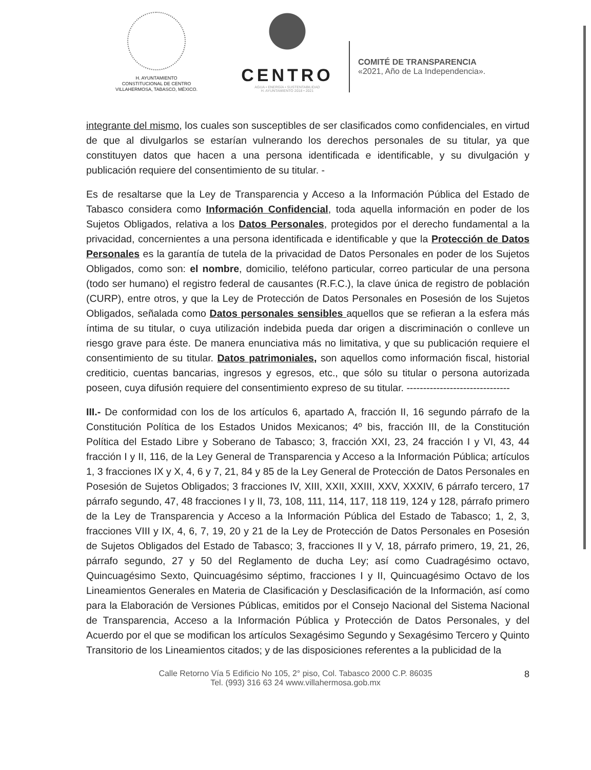H. AYUNTAMIENTO
CONSTITUCIONAL DE CENTRO
VILLAHERMOSA, TABASCO, MÉXICO.
CENTRO
AGUA • ENERGÍA • SUSTENTABILIDAD
H. AYUNTAMIENTO 2018 • 2021
COMITÉ DE TRANSPARENCIA
«2021, Año de La Independencia».
integrante del mismo, los cuales son susceptibles de ser clasificados como confidenciales, en virtud de que al divulgarlos se estarían vulnerando los derechos personales de su titular, ya que constituyen datos que hacen a una persona identificada e identificable, y su divulgación y publicación requiere del consentimiento de su titular. -
Es de resaltarse que la Ley de Transparencia y Acceso a la Información Pública del Estado de Tabasco considera como Información Confidencial, toda aquella información en poder de los Sujetos Obligados, relativa a los Datos Personales, protegidos por el derecho fundamental a la privacidad, concernientes a una persona identificada e identificable y que la Protección de Datos Personales es la garantía de tutela de la privacidad de Datos Personales en poder de los Sujetos Obligados, como son: el nombre, domicilio, teléfono particular, correo particular de una persona (todo ser humano) el registro federal de causantes (R.F.C.), la clave única de registro de población (CURP), entre otros, y que la Ley de Protección de Datos Personales en Posesión de los Sujetos Obligados, señalada como Datos personales sensibles aquellos que se refieran a la esfera más íntima de su titular, o cuya utilización indebida pueda dar origen a discriminación o conlleve un riesgo grave para éste. De manera enunciativa más no limitativa, y que su publicación requiere el consentimiento de su titular. Datos patrimoniales, son aquellos como información fiscal, historial crediticio, cuentas bancarias, ingresos y egresos, etc., que sólo su titular o persona autorizada poseen, cuya difusión requiere del consentimiento expreso de su titular. -------------------------------
III.- De conformidad con los de los artículos 6, apartado A, fracción II, 16 segundo párrafo de la Constitución Política de los Estados Unidos Mexicanos; 4º bis, fracción III, de la Constitución Política del Estado Libre y Soberano de Tabasco; 3, fracción XXI, 23, 24 fracción I y VI, 43, 44 fracción I y II, 116, de la Ley General de Transparencia y Acceso a la Información Pública; artículos 1, 3 fracciones IX y X, 4, 6 y 7, 21, 84 y 85 de la Ley General de Protección de Datos Personales en Posesión de Sujetos Obligados; 3 fracciones IV, XIII, XXII, XXIII, XXV, XXXIV, 6 párrafo tercero, 17 párrafo segundo, 47, 48 fracciones I y II, 73, 108, 111, 114, 117, 118 119, 124 y 128, párrafo primero de la Ley de Transparencia y Acceso a la Información Pública del Estado de Tabasco; 1, 2, 3, fracciones VIII y IX, 4, 6, 7, 19, 20 y 21 de la Ley de Protección de Datos Personales en Posesión de Sujetos Obligados del Estado de Tabasco; 3, fracciones II y V, 18, párrafo primero, 19, 21, 26, párrafo segundo, 27 y 50 del Reglamento de ducha Ley; así como Cuadragésimo octavo, Quincuagésimo Sexto, Quincuagésimo séptimo, fracciones I y II, Quincuagésimo Octavo de los Lineamientos Generales en Materia de Clasificación y Desclasificación de la Información, así como para la Elaboración de Versiones Públicas, emitidos por el Consejo Nacional del Sistema Nacional de Transparencia, Acceso a la Información Pública y Protección de Datos Personales, y del Acuerdo por el que se modifican los artículos Sexagésimo Segundo y Sexagésimo Tercero y Quinto Transitorio de los Lineamientos citados; y de las disposiciones referentes a la publicidad de la
Calle Retorno Vía 5 Edificio No 105, 2° piso, Col. Tabasco 2000 C.P. 86035
Tel. (993) 316 63 24 www.villahermosa.gob.mx
8